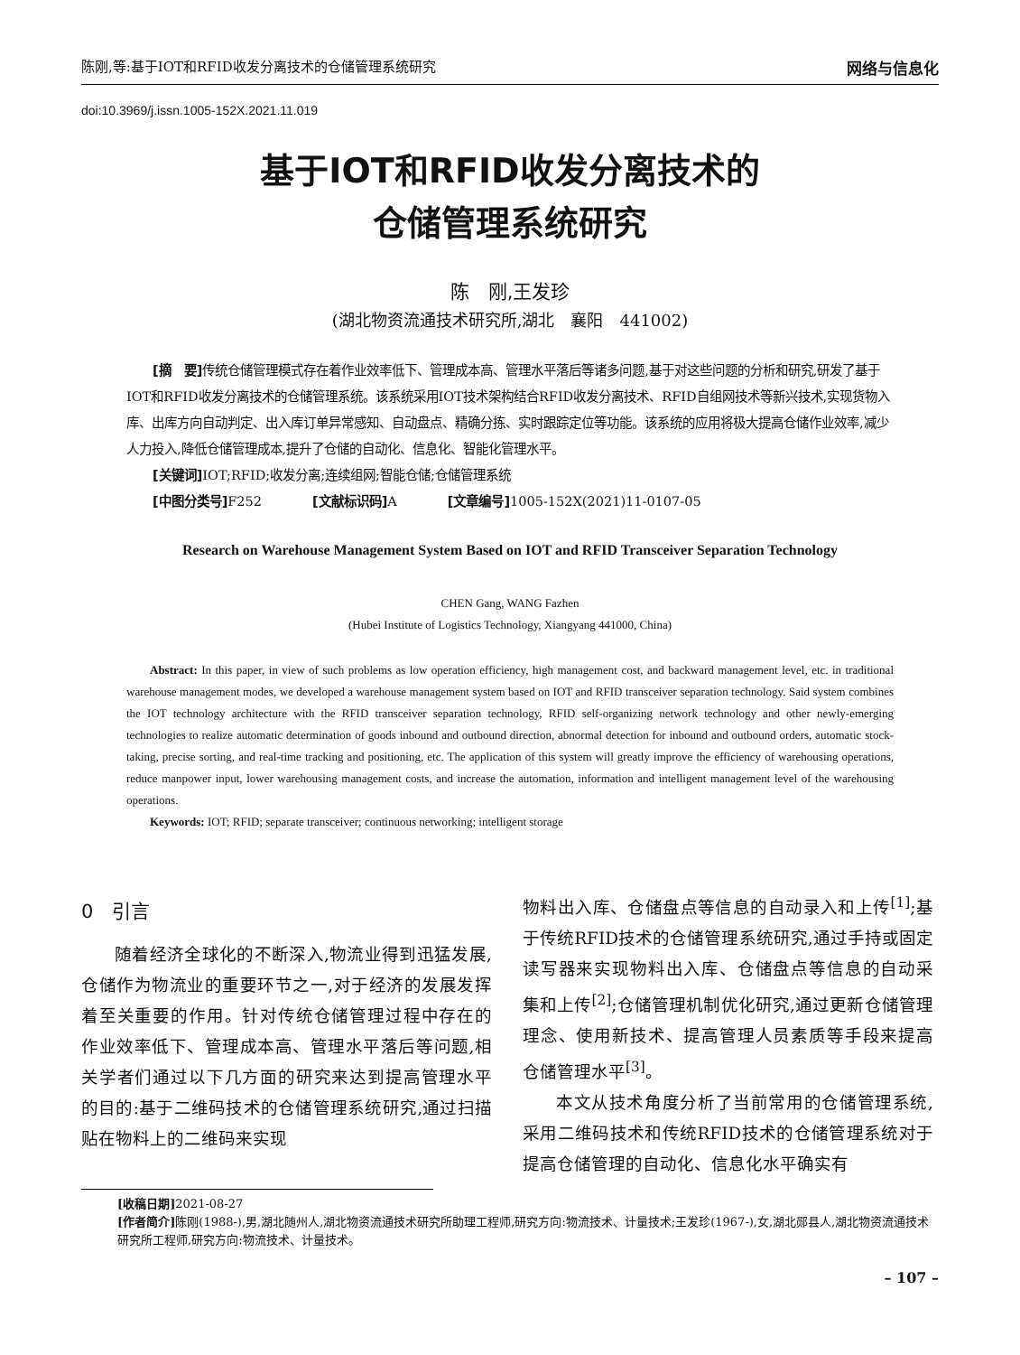陈刚,等:基于IOT和RFID收发分离技术的仓储管理系统研究 网络与信息化
doi:10.3969/j.issn.1005-152X.2021.11.019
基于IOT和RFID收发分离技术的
仓储管理系统研究
陈　刚,王发珍
(湖北物资流通技术研究所,湖北　襄阳　441002)
[摘　要] 传统仓储管理模式存在着作业效率低下、管理成本高、管理水平落后等诸多问题,基于对这些问题的分析和研究,研发了基于IOT和RFID收发分离技术的仓储管理系统。该系统采用IOT技术架构结合RFID收发分离技术、RFID自组网技术等新兴技术,实现货物入库、出库方向自动判定、出入库订单异常感知、自动盘点、精确分拣、实时跟踪定位等功能。该系统的应用将极大提高仓储作业效率,减少人力投入,降低仓储管理成本,提升了仓储的自动化、信息化、智能化管理水平。
[关键词] IOT;RFID;收发分离;连续组网;智能仓储;仓储管理系统
[中图分类号] F252　　　　[文献标识码] A　　　　[文章编号] 1005-152X(2021)11-0107-05
Research on Warehouse Management System Based on IOT and RFID Transceiver Separation Technology
CHEN Gang, WANG Fazhen
(Hubei Institute of Logistics Technology, Xiangyang 441000, China)
Abstract: In this paper, in view of such problems as low operation efficiency, high management cost, and backward management level, etc. in traditional warehouse management modes, we developed a warehouse management system based on IOT and RFID transceiver separation technology. Said system combines the IOT technology architecture with the RFID transceiver separation technology, RFID self-organizing network technology and other newly-emerging technologies to realize automatic determination of goods inbound and outbound direction, abnormal detection for inbound and outbound orders, automatic stock-taking, precise sorting, and real-time tracking and positioning, etc. The application of this system will greatly improve the efficiency of warehousing operations, reduce manpower input, lower warehousing management costs, and increase the automation, information and intelligent management level of the warehousing operations.
Keywords: IOT; RFID; separate transceiver; continuous networking; intelligent storage
0　引言
随着经济全球化的不断深入,物流业得到迅猛发展,仓储作为物流业的重要环节之一,对于经济的发展发挥着至关重要的作用。针对传统仓储管理过程中存在的作业效率低下、管理成本高、管理水平落后等问题,相关学者们通过以下几方面的研究来达到提高管理水平的目的:基于二维码技术的仓储管理系统研究,通过扫描贴在物料上的二维码来实现
物料出入库、仓储盘点等信息的自动录入和上传<sup>[1]</sup>;基于传统RFID技术的仓储管理系统研究,通过手持或固定读写器来实现物料出入库、仓储盘点等信息的自动采集和上传<sup>[2]</sup>;仓储管理机制优化研究,通过更新仓储管理理念、使用新技术、提高管理人员素质等手段来提高仓储管理水平<sup>[3]</sup>。
本文从技术角度分析了当前常用的仓储管理系统,采用二维码技术和传统RFID技术的仓储管理系统对于提高仓储管理的自动化、信息化水平确实有
[收稿日期] 2021-08-27
[作者简介] 陈刚(1988-),男,湖北随州人,湖北物资流通技术研究所助理工程师,研究方向:物流技术、计量技术;王发珍(1967-),女,湖北郧县人,湖北物资流通技术研究所工程师,研究方向:物流技术、计量技术。
– 107 –